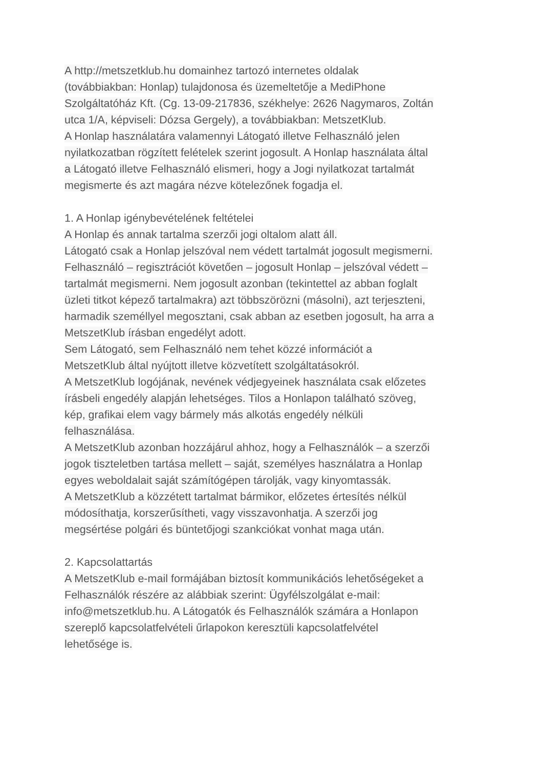A http://metszetklub.hu domainhez tartozó internetes oldalak
(továbbiakban: Honlap) tulajdonosa és üzemeltetője a MediPhone
Szolgáltatóház Kft. (Cg. 13-09-217836, székhelye: 2626 Nagymaros, Zoltán
utca 1/A, képviseli: Dózsa Gergely), a továbbiakban: MetszetKlub.
A Honlap használatára valamennyi Látogató illetve Felhasználó jelen
nyilatkozatban rögzített felételek szerint jogosult. A Honlap használata által
a Látogató illetve Felhasználó elismeri, hogy a Jogi nyilatkozat tartalmát
megismerte és azt magára nézve kötelezőnek fogadja el.
1. A Honlap igénybevételének feltételei
A Honlap és annak tartalma szerzői jogi oltalom alatt áll.
Látogató csak a Honlap jelszóval nem védett tartalmát jogosult megismerni.
Felhasználó – regisztrációt követően – jogosult Honlap – jelszóval védett –
tartalmát megismerni. Nem jogosult azonban (tekintettel az abban foglalt
üzleti titkot képező tartalmakra) azt többszörözni (másolni), azt terjeszteni,
harmadik személlyel megosztani, csak abban az esetben jogosult, ha arra a
MetszetKlub írásban engedélyt adott.
Sem Látogató, sem Felhasználó nem tehet közzé információt a
MetszetKlub által nyújtott illetve közvetített szolgáltatásokról.
A MetszetKlub logójának, nevének védjegyeinek használata csak előzetes
írásbeli engedély alapján lehetséges. Tilos a Honlapon található szöveg,
kép, grafikai elem vagy bármely más alkotás engedély nélküli
felhasználása.
A MetszetKlub azonban hozzájárul ahhoz, hogy a Felhasználók – a szerzői
jogok tiszteletben tartása mellett – saját, személyes használatra a Honlap
egyes weboldalait saját számítógépen tárolják, vagy kinyomtassák.
A MetszetKlub a közzétett tartalmat bármikor, előzetes értesítés nélkül
módosíthatja, korszerűsítheti, vagy visszavonhatja. A szerzői jog
megsértése polgári és büntetőjogi szankciókat vonhat maga után.
2. Kapcsolattartás
A MetszetKlub e-mail formájában biztosít kommunikációs lehetőségeket a
Felhasználók részére az alábbiak szerint: Ügyfélszolgálat e-mail:
info@metszetklub.hu. A Látogatók és Felhasználók számára a Honlapon
szereplő kapcsolatfelvételi űrlapokon keresztüli kapcsolatfelvétel
lehetősége is.